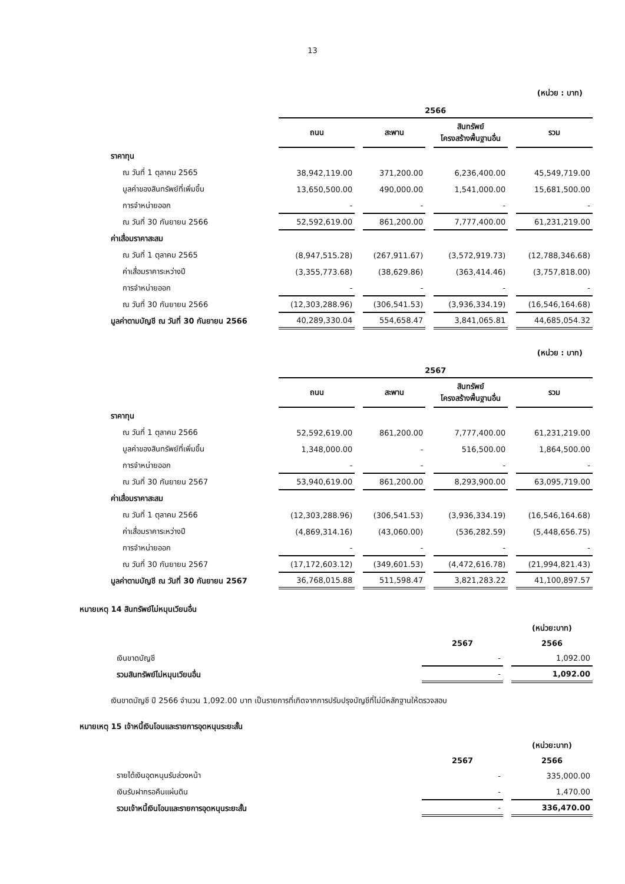13
(หน่วย : บาท)
| | 2566 | | | |
| --- | --- | --- | --- | --- |
| | ถนน | สะพาน | สินทรัพย์ โครงสร้างพื้นฐานอื่น | รวม |
| ราคาทุน | | | | |
| ณ วันที่ 1 ตุลาคม 2565 | 38,942,119.00 | 371,200.00 | 6,236,400.00 | 45,549,719.00 |
| มูลค่าของสินทรัพย์ที่เพิ่มขึ้น | 13,650,500.00 | 490,000.00 | 1,541,000.00 | 15,681,500.00 |
| การจำหน่ายออก | - | - | - | - |
| ณ วันที่ 30 กันยายน 2566 | 52,592,619.00 | 861,200.00 | 7,777,400.00 | 61,231,219.00 |
| ค่าเสื่อมราคาสะสม | | | | |
| ณ วันที่ 1 ตุลาคม 2565 | (8,947,515.28) | (267,911.67) | (3,572,919.73) | (12,788,346.68) |
| ค่าเสื่อมราคาระหว่างปี | (3,355,773.68) | (38,629.86) | (363,414.46) | (3,757,818.00) |
| การจำหน่ายออก | - | - | - | - |
| ณ วันที่ 30 กันยายน 2566 | (12,303,288.96) | (306,541.53) | (3,936,334.19) | (16,546,164.68) |
| มูลค่าตามบัญชี ณ วันที่ 30 กันยายน 2566 | 40,289,330.04 | 554,658.47 | 3,841,065.81 | 44,685,054.32 |
(หน่วย : บาท)
| | 2567 | | | |
| --- | --- | --- | --- | --- |
| | ถนน | สะพาน | สินทรัพย์ โครงสร้างพื้นฐานอื่น | รวม |
| ราคาทุน | | | | |
| ณ วันที่ 1 ตุลาคม 2566 | 52,592,619.00 | 861,200.00 | 7,777,400.00 | 61,231,219.00 |
| มูลค่าของสินทรัพย์ที่เพิ่มขึ้น | 1,348,000.00 | - | 516,500.00 | 1,864,500.00 |
| การจำหน่ายออก | - | - | - | - |
| ณ วันที่ 30 กันยายน 2567 | 53,940,619.00 | 861,200.00 | 8,293,900.00 | 63,095,719.00 |
| ค่าเสื่อมราคาสะสม | | | | |
| ณ วันที่ 1 ตุลาคม 2566 | (12,303,288.96) | (306,541.53) | (3,936,334.19) | (16,546,164.68) |
| ค่าเสื่อมราคาระหว่างปี | (4,869,314.16) | (43,060.00) | (536,282.59) | (5,448,656.75) |
| การจำหน่ายออก | - | - | - | - |
| ณ วันที่ 30 กันยายน 2567 | (17,172,603.12) | (349,601.53) | (4,472,616.78) | (21,994,821.43) |
| มูลค่าตามบัญชี ณ วันที่ 30 กันยายน 2567 | 36,768,015.88 | 511,598.47 | 3,821,283.22 | 41,100,897.57 |
หมายเหตุ 14 สินทรัพย์ไม่หมุนเวียนอื่น
| | | (หน่วย:บาท) |
| | 2567 | 2566 |
| เงินขาดบัญชี | - | 1,092.00 |
| รวมสินทรัพย์ไม่หมุนเวียนอื่น | - | 1,092.00 |
เงินขาดบัญชี ปี 2566 จำนวน 1,092.00 บาท เป็นรายการที่เกิดจากการปรับปรุงบัญชีที่ไม่มีหลักฐานให้ตรวจสอบ
หมายเหตุ 15 เจ้าหนี้เงินโอนและรายการอุดหนุนระยะสั้น
| | | (หน่วย:บาท) |
| | 2567 | 2566 |
| รายได้เงินอุดหนุนรับล่วงหน้า | - | 335,000.00 |
| เงินรับฝากรอคืนแผ่นดิน | - | 1,470.00 |
| รวมเจ้าหนี้เงินโอนและรายการอุดหนุนระยะสั้น | - | 336,470.00 |